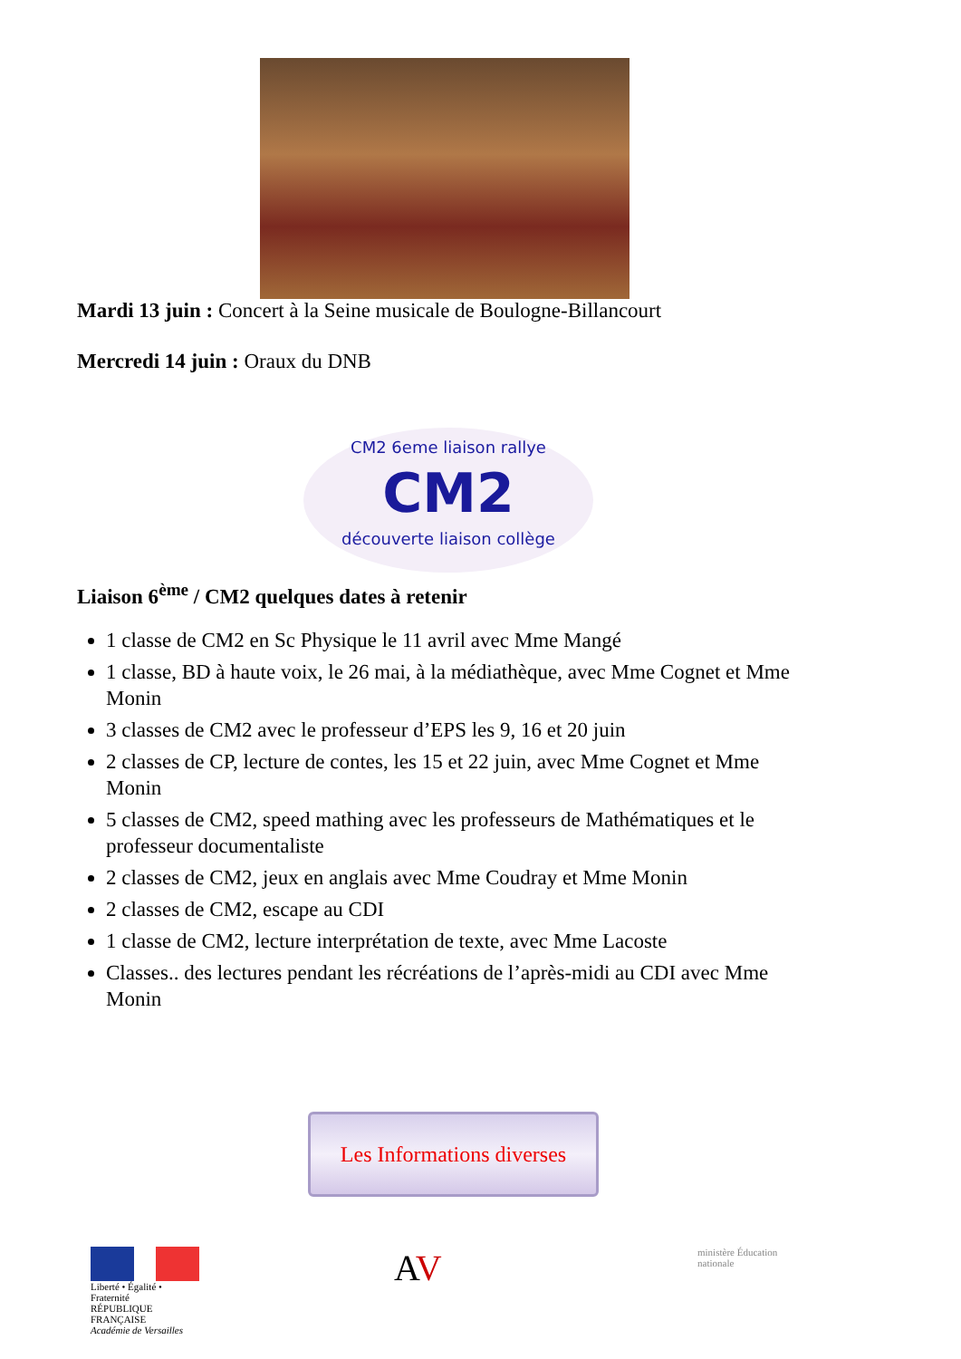Mardi 13 juin : Concert à la Seine musicale de Boulogne-Billancourt
Mercredi 14 juin : Oraux du DNB
CM2 6eme liaison rallye
CM2
découverte liaison collège
Liaison 6<sup>ème</sup> / CM2 quelques dates à retenir
1 classe de CM2 en Sc Physique le 11 avril avec Mme Mangé
1 classe, BD à haute voix, le 26 mai, à la médiathèque, avec Mme Cognet et Mme Monin
3 classes de CM2 avec le professeur d’EPS les 9, 16 et 20 juin
2 classes de CP, lecture de contes, les 15 et 22 juin, avec Mme Cognet et Mme Monin
5 classes de CM2, speed mathing avec les professeurs de Mathématiques et le professeur documentaliste
2 classes de CM2, jeux en anglais avec Mme Coudray et Mme Monin
2 classes de CM2, escape au CDI
1 classe de CM2, lecture interprétation de texte, avec Mme Lacoste
Classes.. des lectures pendant les récréations de l’après-midi au CDI avec Mme Monin
Les Informations diverses
Liberté • Égalité • Fraternité
RÉPUBLIQUE FRANÇAISE
Académie de Versailles
AV
ministère Éducation nationale